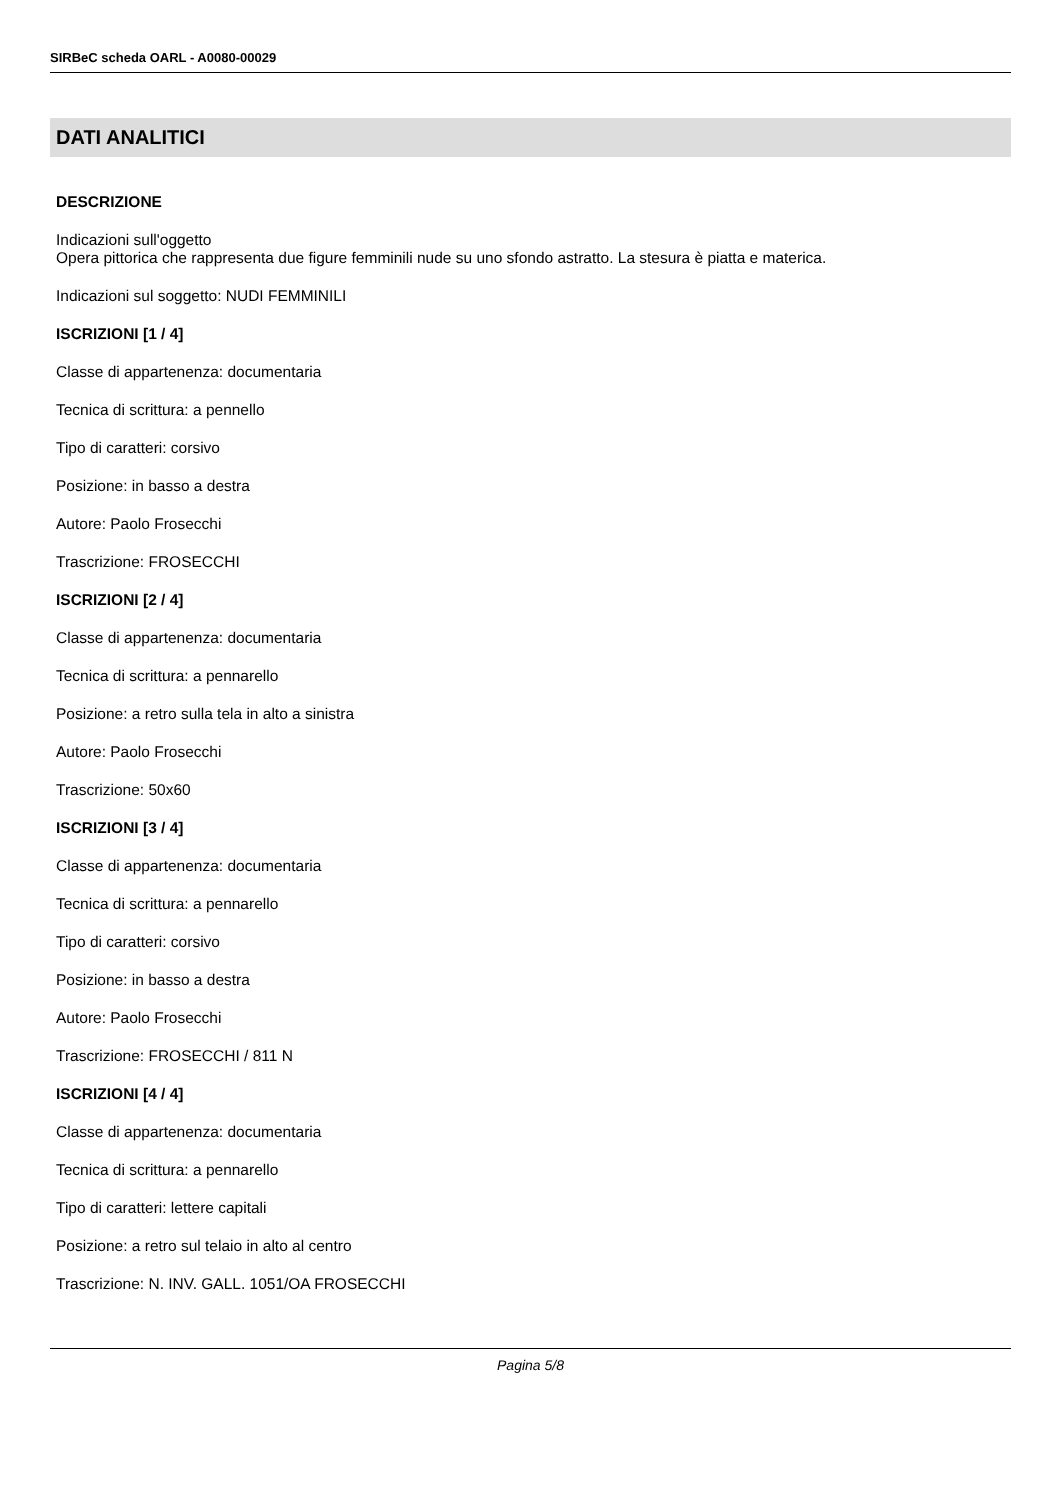SIRBeC scheda OARL - A0080-00029
DATI ANALITICI
DESCRIZIONE
Indicazioni sull'oggetto
Opera pittorica che rappresenta due figure femminili nude su uno sfondo astratto. La stesura è piatta e materica.
Indicazioni sul soggetto: NUDI FEMMINILI
ISCRIZIONI [1 / 4]
Classe di appartenenza: documentaria
Tecnica di scrittura: a pennello
Tipo di caratteri: corsivo
Posizione: in basso a destra
Autore: Paolo Frosecchi
Trascrizione: FROSECCHI
ISCRIZIONI [2 / 4]
Classe di appartenenza: documentaria
Tecnica di scrittura: a pennarello
Posizione: a retro sulla tela in alto a sinistra
Autore: Paolo Frosecchi
Trascrizione: 50x60
ISCRIZIONI [3 / 4]
Classe di appartenenza: documentaria
Tecnica di scrittura: a pennarello
Tipo di caratteri: corsivo
Posizione: in basso a destra
Autore: Paolo Frosecchi
Trascrizione: FROSECCHI / 811 N
ISCRIZIONI [4 / 4]
Classe di appartenenza: documentaria
Tecnica di scrittura: a pennarello
Tipo di caratteri: lettere capitali
Posizione: a retro sul telaio in alto al centro
Trascrizione: N. INV. GALL. 1051/OA FROSECCHI
Pagina 5/8